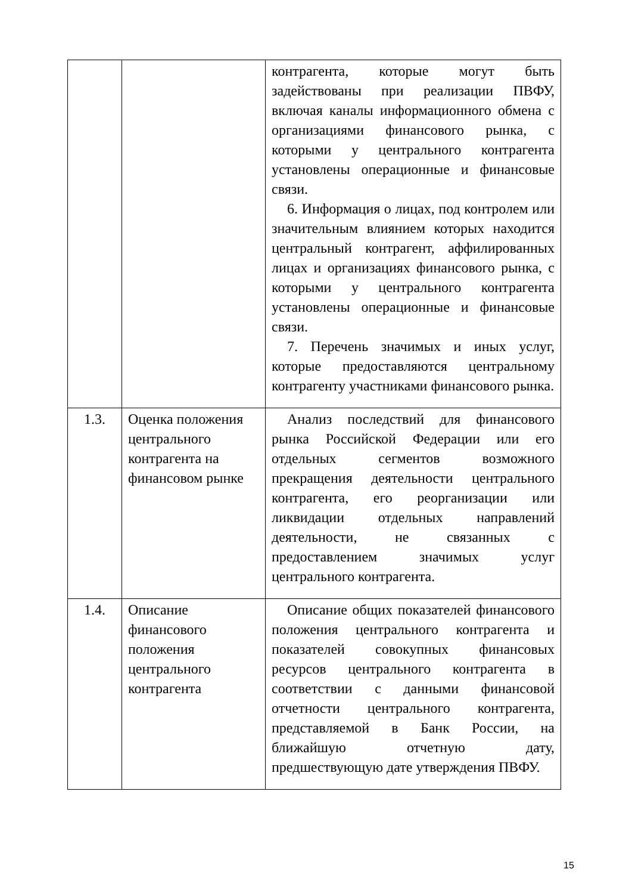| | | контрагента, которые могут быть задействованы при реализации ПВФУ, включая каналы информационного обмена с организациями финансового рынка, с которыми у центрального контрагента установлены операционные и финансовые связи. 6. Информация о лицах, под контролем или значительным влиянием которых находится центральный контрагент, аффилированных лицах и организациях финансового рынка, с которыми у центрального контрагента установлены операционные и финансовые связи. 7. Перечень значимых и иных услуг, которые предоставляются центральному контрагенту участниками финансового рынка. |
| 1.3. | Оценка положения центрального контрагента на финансовом рынке | Анализ последствий для финансового рынка Российской Федерации или его отдельных сегментов возможного прекращения деятельности центрального контрагента, его реорганизации или ликвидации отдельных направлений деятельности, не связанных с предоставлением значимых услуг центрального контрагента. |
| 1.4. | Описание финансового положения центрального контрагента | Описание общих показателей финансового положения центрального контрагента и показателей совокупных финансовых ресурсов центрального контрагента в соответствии с данными финансовой отчетности центрального контрагента, представляемой в Банк России, на ближайшую отчетную дату, предшествующую дате утверждения ПВФУ. |
15